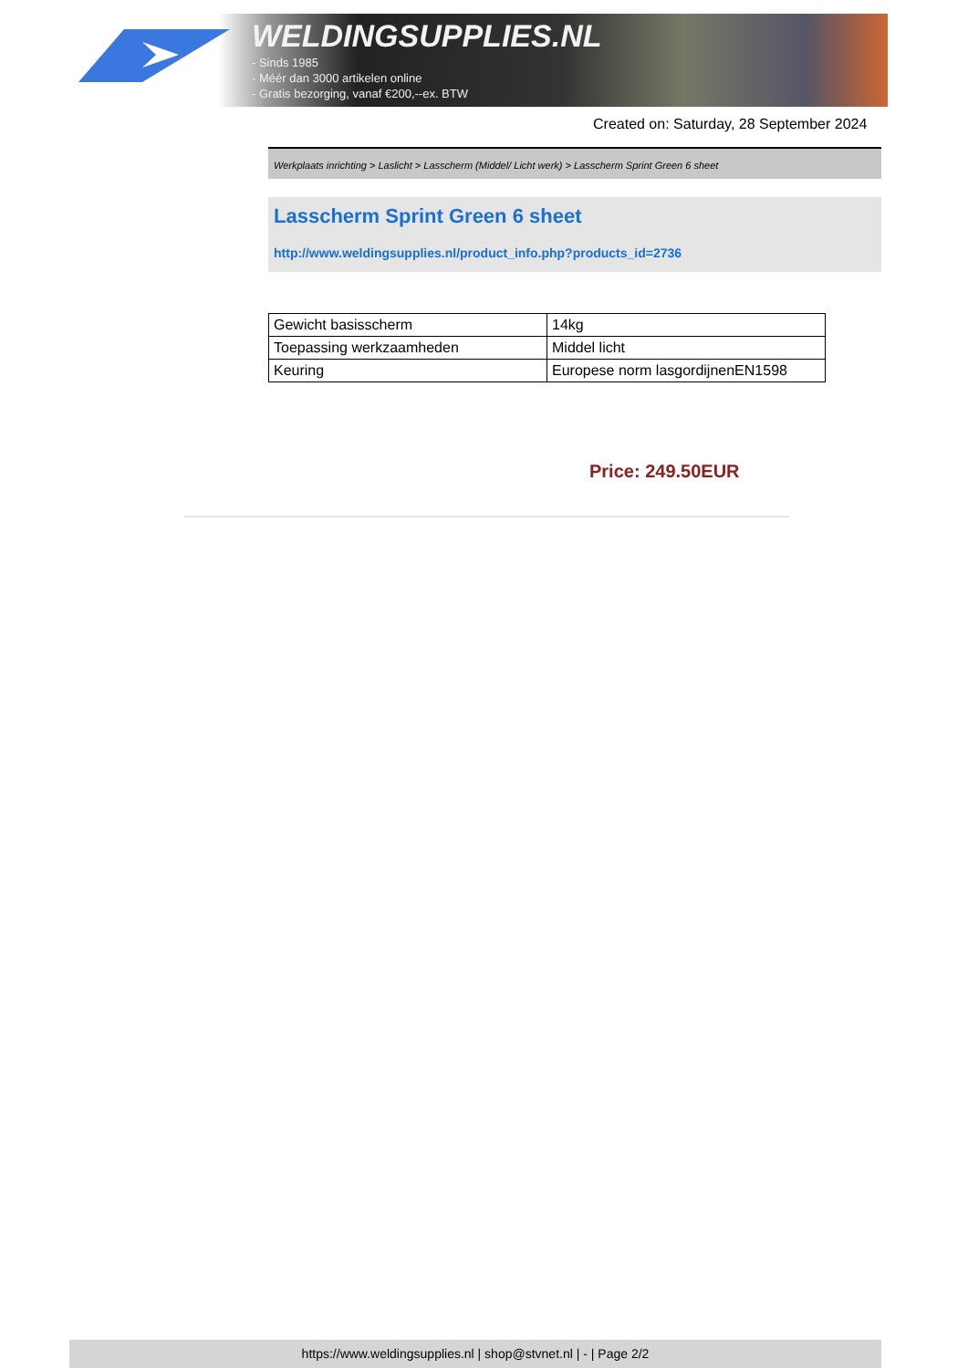WELDINGSUPPLIES.NL
- Sinds 1985
- Méér dan 3000 artikelen online
- Gratis bezorging, vanaf €200,--ex. BTW
Created on: Saturday, 28 September 2024
Werkplaats inrichting > Laslicht > Lasscherm (Middel/ Licht werk) > Lasscherm Sprint Green 6 sheet
Lasscherm Sprint Green 6 sheet
http://www.weldingsupplies.nl/product_info.php?products_id=2736
| Gewicht basisscherm | 14kg |
| Toepassing werkzaamheden | Middel licht |
| Keuring | Europese norm lasgordijnenEN1598 |
Price: 249.50EUR
https://www.weldingsupplies.nl | shop@stvnet.nl | - | Page 2/2